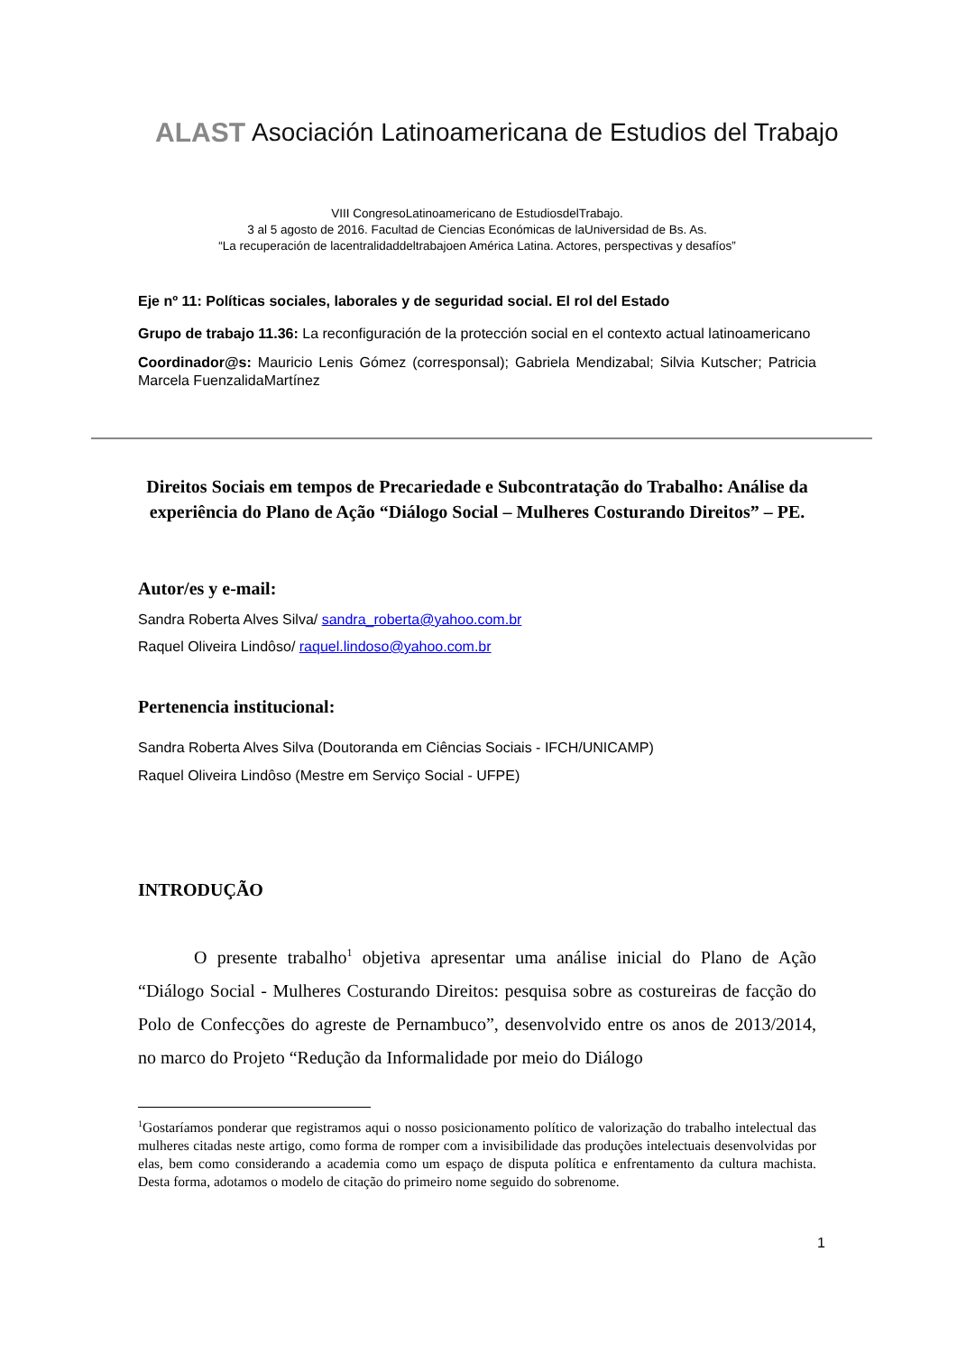ALAST Asociación Latinoamericana de Estudios del Trabajo
VIII CongresoLatinoamericano de EstudiosdelTrabajo.
3 al 5 agosto de 2016. Facultad de Ciencias Económicas de laUniversidad de Bs. As.
“La recuperación de lacentralidaddeltrabajoen América Latina. Actores, perspectivas y desafíos”
Eje nº 11: Políticas sociales, laborales y de seguridad social. El rol del Estado
Grupo de trabajo 11.36: La reconfiguración de la protección social en el contexto actual latinoamericano
Coordinador@s: Mauricio Lenis Gómez (corresponsal); Gabriela Mendizabal; Silvia Kutscher; Patricia Marcela FuenzalidaMartínez
Direitos Sociais em tempos de Precariedade e Subcontratação do Trabalho: Análise da experiência do Plano de Ação “Diálogo Social – Mulheres Costurando Direitos” – PE.
Autor/es y e-mail:
Sandra Roberta Alves Silva/ sandra_roberta@yahoo.com.br
Raquel Oliveira Lindôso/ raquel.lindoso@yahoo.com.br
Pertenencia institucional:
Sandra Roberta Alves Silva (Doutoranda em Ciências Sociais - IFCH/UNICAMP)
Raquel Oliveira Lindôso (Mestre em Serviço Social - UFPE)
INTRODUÇÃO
O presente trabalho<sup>1</sup> objetiva apresentar uma análise inicial do Plano de Ação “Diálogo Social - Mulheres Costurando Direitos: pesquisa sobre as costureiras de facção do Polo de Confecções do agreste de Pernambuco”, desenvolvido entre os anos de 2013/2014, no marco do Projeto “Redução da Informalidade por meio do Diálogo
<sup>1</sup> Gostaríamos ponderar que registramos aqui o nosso posicionamento político de valorização do trabalho intelectual das mulheres citadas neste artigo, como forma de romper com a invisibilidade das produções intelectuais desenvolvidas por elas, bem como considerando a academia como um espaço de disputa política e enfrentamento da cultura machista. Desta forma, adotamos o modelo de citação do primeiro nome seguido do sobrenome.
1